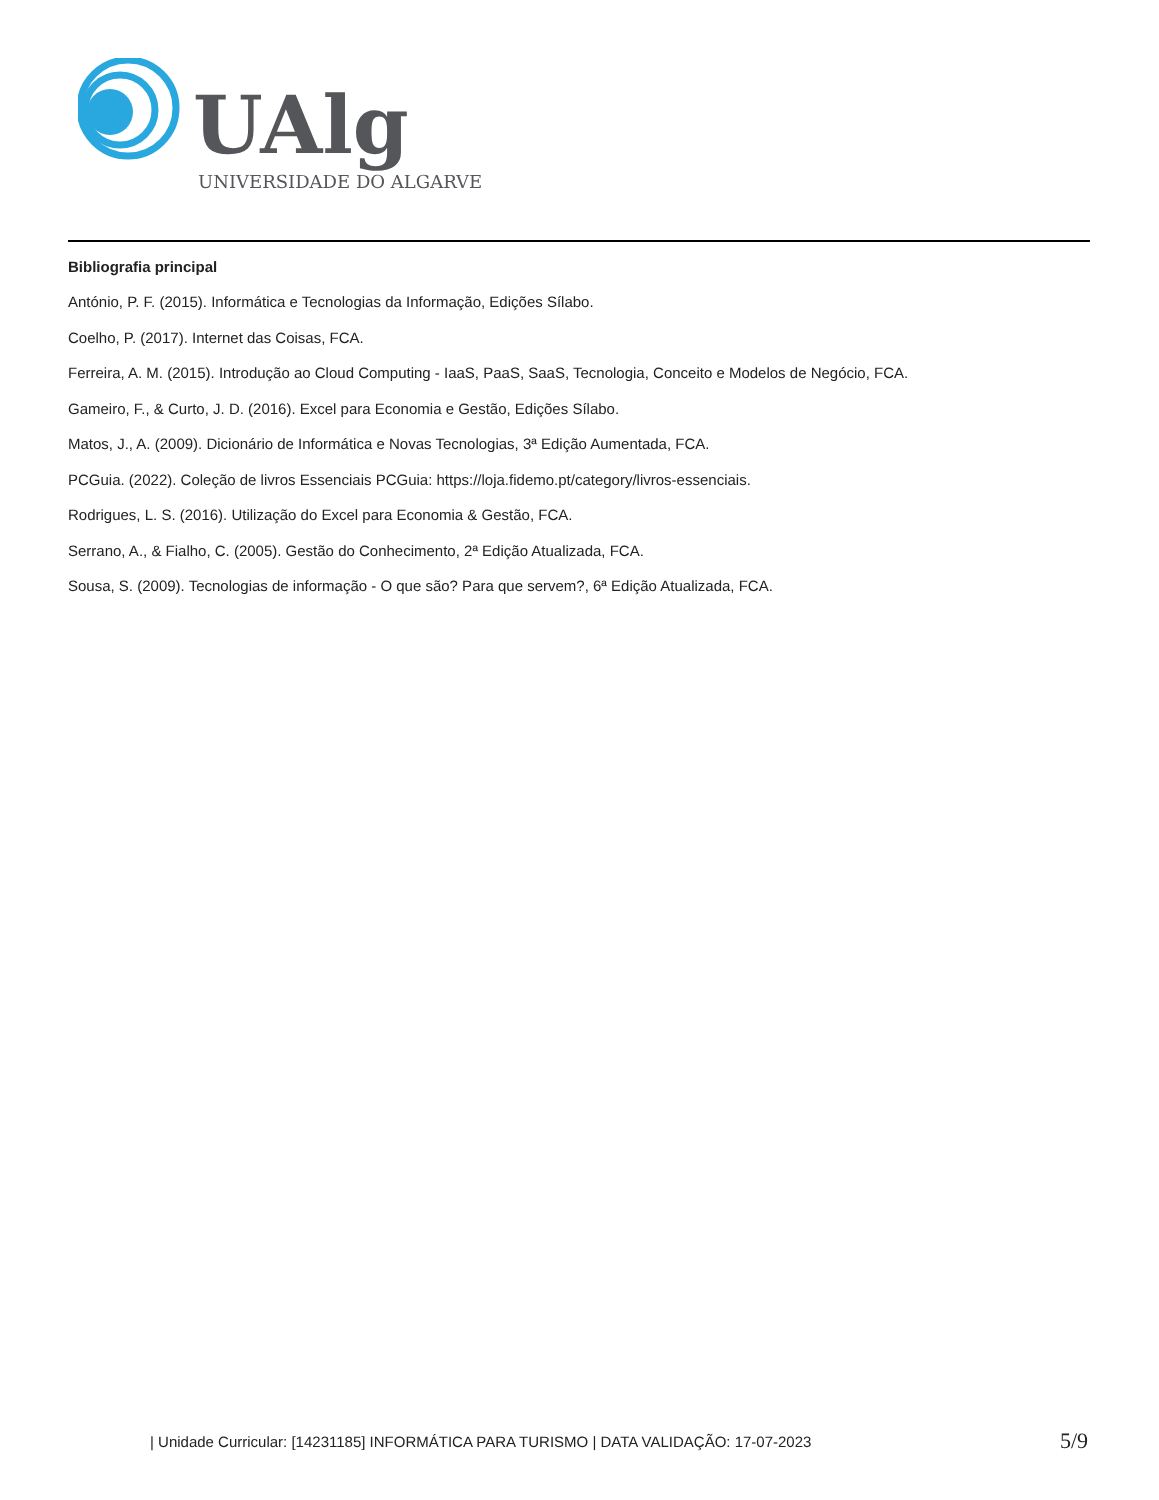UAlg
UNIVERSIDADE DO ALGARVE
Bibliografia principal
António, P. F. (2015). Informática e Tecnologias da Informação, Edições Sílabo.
Coelho, P. (2017). Internet das Coisas, FCA.
Ferreira, A. M. (2015). Introdução ao Cloud Computing - IaaS, PaaS, SaaS, Tecnologia, Conceito e Modelos de Negócio, FCA.
Gameiro, F., & Curto, J. D. (2016). Excel para Economia e Gestão, Edições Sílabo.
Matos, J., A. (2009). Dicionário de Informática e Novas Tecnologias, 3ª Edição Aumentada, FCA.
PCGuia. (2022). Coleção de livros Essenciais PCGuia: https://loja.fidemo.pt/category/livros-essenciais.
Rodrigues, L. S. (2016). Utilização do Excel para Economia & Gestão, FCA.
Serrano, A., & Fialho, C. (2005). Gestão do Conhecimento, 2ª Edição Atualizada, FCA.
Sousa, S. (2009). Tecnologias de informação - O que são? Para que servem?, 6ª Edição Atualizada, FCA.
| Unidade Curricular: [14231185] INFORMÁTICA PARA TURISMO | DATA VALIDAÇÃO: 17-07-2023
5/9